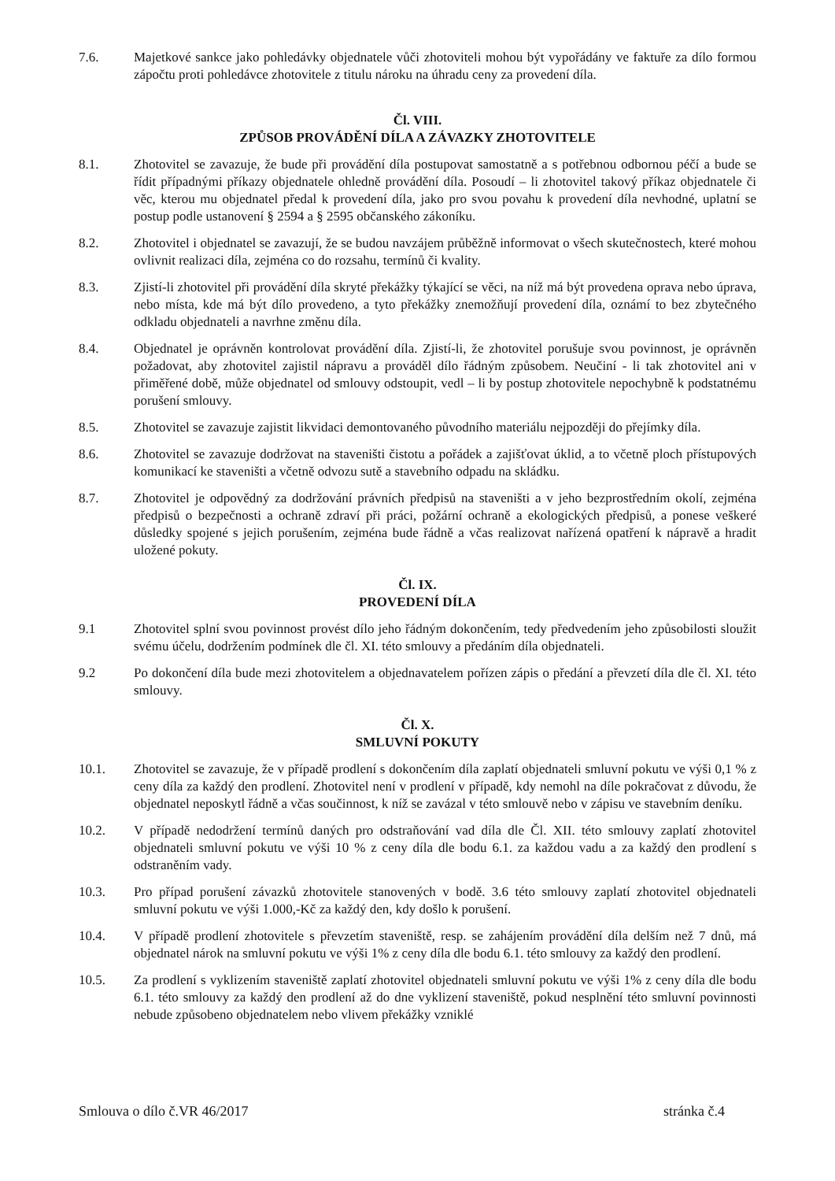7.6. Majetkové sankce jako pohledávky objednatele vůči zhotoviteli mohou být vypořádány ve faktuře za dílo formou zápočtu proti pohledávce zhotovitele z titulu nároku na úhradu ceny za provedení díla.
Čl. VIII.
ZPŮSOB PROVÁDĚNÍ DÍLA A ZÁVAZKY ZHOTOVITELE
8.1. Zhotovitel se zavazuje, že bude při provádění díla postupovat samostatně a s potřebnou odbornou péčí a bude se řídit případnými příkazy objednatele ohledně provádění díla. Posoudí – li zhotovitel takový příkaz objednatele či věc, kterou mu objednatel předal k provedení díla, jako pro svou povahu k provedení díla nevhodné, uplatní se postup podle ustanovení § 2594 a § 2595 občanského zákoníku.
8.2. Zhotovitel i objednatel se zavazují, že se budou navzájem průběžně informovat o všech skutečnostech, které mohou ovlivnit realizaci díla, zejména co do rozsahu, termínů či kvality.
8.3. Zjistí-li zhotovitel při provádění díla skryté překážky týkající se věci, na níž má být provedena oprava nebo úprava, nebo místa, kde má být dílo provedeno, a tyto překážky znemožňují provedení díla, oznámí to bez zbytečného odkladu objednateli a navrhne změnu díla.
8.4. Objednatel je oprávněn kontrolovat provádění díla. Zjistí-li, že zhotovitel porušuje svou povinnost, je oprávněn požadovat, aby zhotovitel zajistil nápravu a prováděl dílo řádným způsobem. Neučiní - li tak zhotovitel ani v přiměřené době, může objednatel od smlouvy odstoupit, vedl – li by postup zhotovitele nepochybně k podstatnému porušení smlouvy.
8.5. Zhotovitel se zavazuje zajistit likvidaci demontovaného původního materiálu nejpozději do přejímky díla.
8.6. Zhotovitel se zavazuje dodržovat na staveništi čistotu a pořádek a zajišťovat úklid, a to včetně ploch přístupových komunikací ke staveništi a včetně odvozu sutě a stavebního odpadu na skládku.
8.7. Zhotovitel je odpovědný za dodržování právních předpisů na staveništi a v jeho bezprostředním okolí, zejména předpisů o bezpečnosti a ochraně zdraví při práci, požární ochraně a ekologických předpisů, a ponese veškeré důsledky spojené s jejich porušením, zejména bude řádně a včas realizovat nařízená opatření k nápravě a hradit uložené pokuty.
Čl. IX.
PROVEDENÍ DÍLA
9.1 Zhotovitel splní svou povinnost provést dílo jeho řádným dokončením, tedy předvedením jeho způsobilosti sloužit svému účelu, dodržením podmínek dle čl. XI. této smlouvy a předáním díla objednateli.
9.2 Po dokončení díla bude mezi zhotovitelem a objednavatelem pořízen zápis o předání a převzetí díla dle čl. XI. této smlouvy.
Čl. X.
SMLUVNÍ POKUTY
10.1. Zhotovitel se zavazuje, že v případě prodlení s dokončením díla zaplatí objednateli smluvní pokutu ve výši 0,1 % z ceny díla za každý den prodlení. Zhotovitel není v prodlení v případě, kdy nemohl na díle pokračovat z důvodu, že objednatel neposkytl řádně a včas součinnost, k níž se zavázal v této smlouvě nebo v zápisu ve stavebním deníku.
10.2. V případě nedodržení termínů daných pro odstraňování vad díla dle Čl. XII. této smlouvy zaplatí zhotovitel objednateli smluvní pokutu ve výši 10 % z ceny díla dle bodu 6.1. za každou vadu a za každý den prodlení s odstraněním vady.
10.3. Pro případ porušení závazků zhotovitele stanovených v bodě. 3.6 této smlouvy zaplatí zhotovitel objednateli smluvní pokutu ve výši 1.000,-Kč za každý den, kdy došlo k porušení.
10.4. V případě prodlení zhotovitele s převzetím staveniště, resp. se zahájením provádění díla delším než 7 dnů, má objednatel nárok na smluvní pokutu ve výši 1% z ceny díla dle bodu 6.1. této smlouvy za každý den prodlení.
10.5. Za prodlení s vyklizením staveniště zaplatí zhotovitel objednateli smluvní pokutu ve výši 1% z ceny díla dle bodu 6.1. této smlouvy za každý den prodlení až do dne vyklizení staveniště, pokud nesplnění této smluvní povinnosti nebude způsobeno objednatelem nebo vlivem překážky vzniklé
Smlouva o dílo č.VR 46/2017 stránka č.4